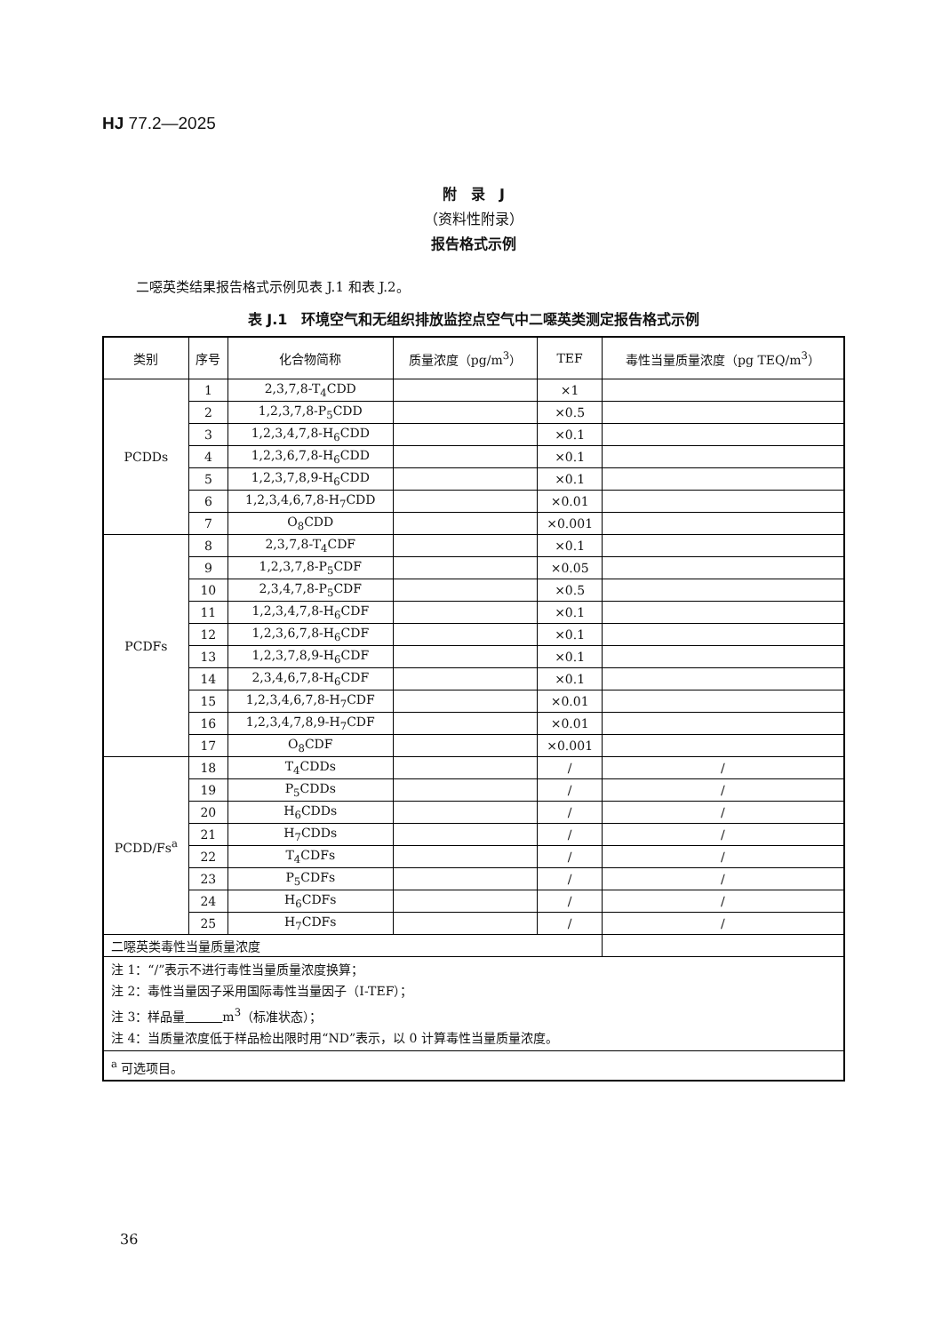HJ 77.2—2025
附　录　J
（资料性附录）
报告格式示例
二噁英类结果报告格式示例见表 J.1 和表 J.2。
表 J.1　环境空气和无组织排放监控点空气中二噁英类测定报告格式示例
| 类别 | 序号 | 化合物简称 | 质量浓度（pg/m<sup>3</sup>） | TEF | 毒性当量质量浓度（pg TEQ/m<sup>3</sup>） |
| --- | --- | --- | --- | --- | --- |
| PCDDs | 1 | 2,3,7,8-T<sub>4</sub>CDD | | ×1 | |
| | 2 | 1,2,3,7,8-P<sub>5</sub>CDD | | ×0.5 | |
| | 3 | 1,2,3,4,7,8-H<sub>6</sub>CDD | | ×0.1 | |
| | 4 | 1,2,3,6,7,8-H<sub>6</sub>CDD | | ×0.1 | |
| | 5 | 1,2,3,7,8,9-H<sub>6</sub>CDD | | ×0.1 | |
| | 6 | 1,2,3,4,6,7,8-H<sub>7</sub>CDD | | ×0.01 | |
| | 7 | O<sub>8</sub>CDD | | ×0.001 | |
| PCDFs | 8 | 2,3,7,8-T<sub>4</sub>CDF | | ×0.1 | |
| | 9 | 1,2,3,7,8-P<sub>5</sub>CDF | | ×0.05 | |
| | 10 | 2,3,4,7,8-P<sub>5</sub>CDF | | ×0.5 | |
| | 11 | 1,2,3,4,7,8-H<sub>6</sub>CDF | | ×0.1 | |
| | 12 | 1,2,3,6,7,8-H<sub>6</sub>CDF | | ×0.1 | |
| | 13 | 1,2,3,7,8,9-H<sub>6</sub>CDF | | ×0.1 | |
| | 14 | 2,3,4,6,7,8-H<sub>6</sub>CDF | | ×0.1 | |
| | 15 | 1,2,3,4,6,7,8-H<sub>7</sub>CDF | | ×0.01 | |
| | 16 | 1,2,3,4,7,8,9-H<sub>7</sub>CDF | | ×0.01 | |
| | 17 | O<sub>8</sub>CDF | | ×0.001 | |
| PCDD/Fs<sup>a</sup> | 18 | T<sub>4</sub>CDDs | | / | / |
| | 19 | P<sub>5</sub>CDDs | | / | / |
| | 20 | H<sub>6</sub>CDDs | | / | / |
| | 21 | H<sub>7</sub>CDDs | | / | / |
| | 22 | T<sub>4</sub>CDFs | | / | / |
| | 23 | P<sub>5</sub>CDFs | | / | / |
| | 24 | H<sub>6</sub>CDFs | | / | / |
| | 25 | H<sub>7</sub>CDFs | | / | / |
| 二噁英类毒性当量质量浓度 | | | | | |
| 注 1：“/”表示不进行毒性当量质量浓度换算； 注 2：毒性当量因子采用国际毒性当量因子（I-TEF）； 注 3：样品量 m<sup>3</sup>（标准状态）； 注 4：当质量浓度低于样品检出限时用“ND”表示，以 0 计算毒性当量质量浓度。 | | | | | |
| <sup>a</sup> 可选项目。 | | | | | |
36